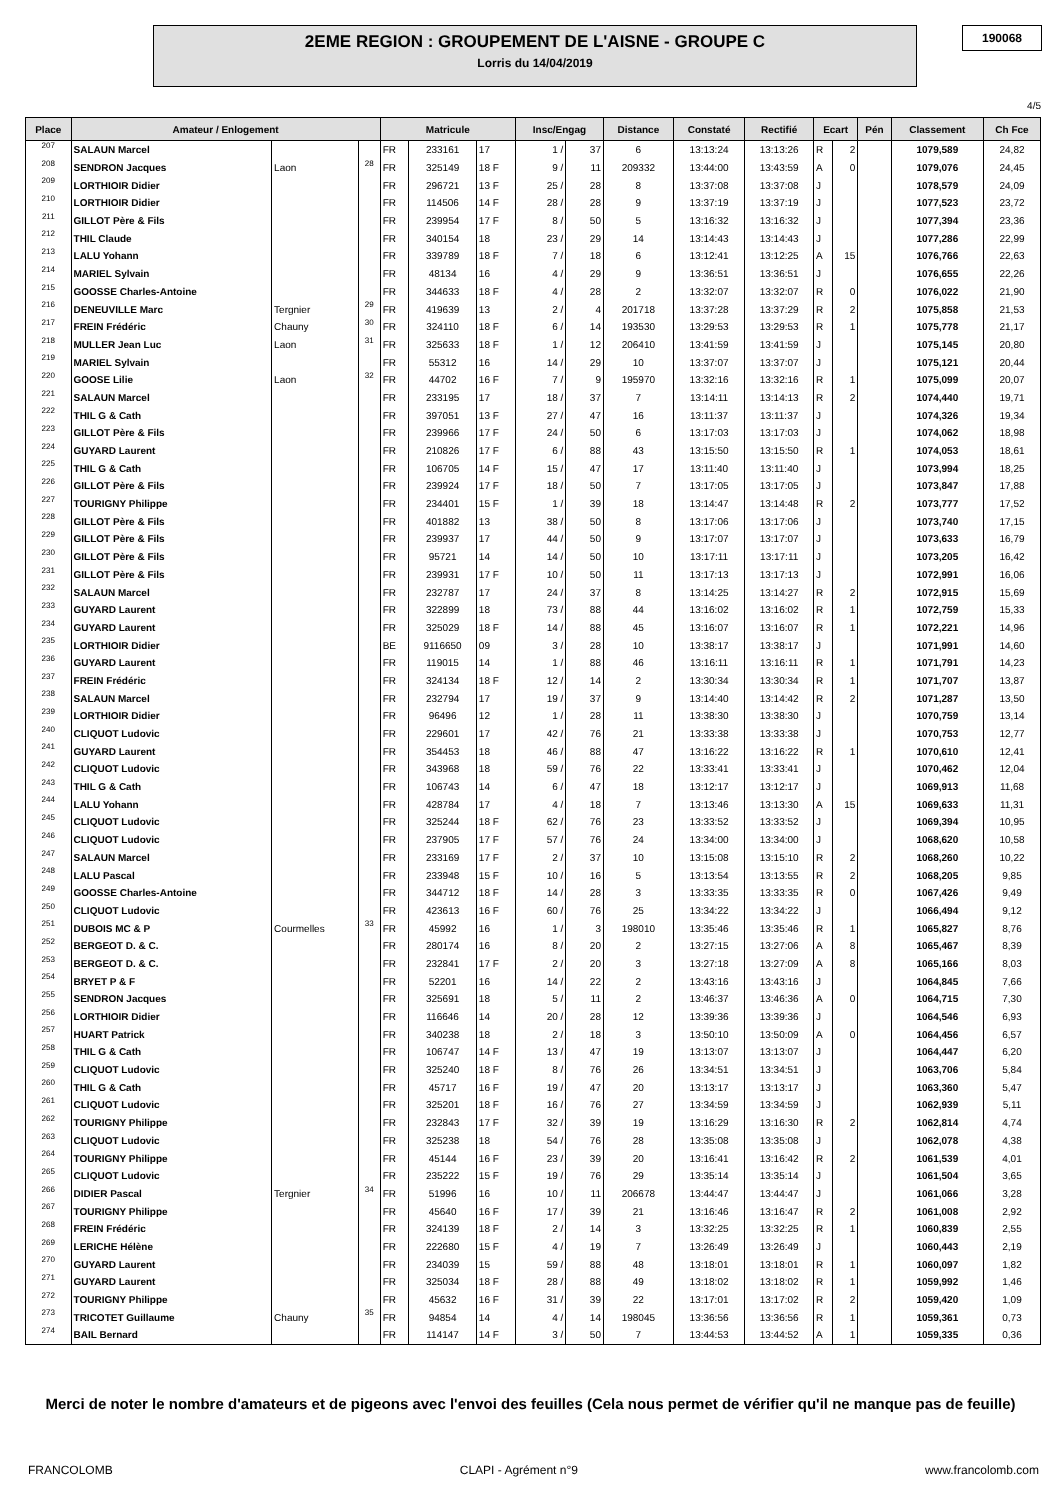2EME REGION : GROUPEMENT DE L'AISNE - GROUPE C
Lorris du 14/04/2019
190068
4/5
| Place | Amateur / Enlogement | | | Matricule | | | Insc/Engag | | Distance | Constaté | Rectifié | Ecart | | Pén | Classement | Ch Fce |
| --- | --- | --- | --- | --- | --- | --- | --- | --- | --- | --- | --- | --- | --- | --- | --- | --- |
| 207 | SALAUN Marcel | | | FR | 233161 | 17 | 1 / | 37 | 6 | 13:13:24 | 13:13:26 | R | 2 | | 1079,589 | 24,82 |
| 208 | SENDRON Jacques | Laon | 28 | FR | 325149 | 18 F | 9 / | 11 | 209332 | 13:44:00 | 13:43:59 | A | 0 | | 1079,076 | 24,45 |
| 209 | LORTHIOIR Didier | | | FR | 296721 | 13 F | 25 / | 28 | 8 | 13:37:08 | 13:37:08 | J | | | 1078,579 | 24,09 |
| 210 | LORTHIOIR Didier | | | FR | 114506 | 14 F | 28 / | 28 | 9 | 13:37:19 | 13:37:19 | J | | | 1077,523 | 23,72 |
| 211 | GILLOT Père & Fils | | | FR | 239954 | 17 F | 8 / | 50 | 5 | 13:16:32 | 13:16:32 | J | | | 1077,394 | 23,36 |
| 212 | THIL Claude | | | FR | 340154 | 18 | 23 / | 29 | 14 | 13:14:43 | 13:14:43 | J | | | 1077,286 | 22,99 |
| 213 | LALU Yohann | | | FR | 339789 | 18 F | 7 / | 18 | 6 | 13:12:41 | 13:12:25 | A | 15 | | 1076,766 | 22,63 |
| 214 | MARIEL Sylvain | | | FR | 48134 | 16 | 4 / | 29 | 9 | 13:36:51 | 13:36:51 | J | | | 1076,655 | 22,26 |
| 215 | GOOSSE Charles-Antoine | | | FR | 344633 | 18 F | 4 / | 28 | 2 | 13:32:07 | 13:32:07 | R | 0 | | 1076,022 | 21,90 |
| 216 | DENEUVILLE Marc | Tergnier | 29 | FR | 419639 | 13 | 2 / | 4 | 201718 | 13:37:28 | 13:37:29 | R | 2 | | 1075,858 | 21,53 |
| 217 | FREIN Frédéric | Chauny | 30 | FR | 324110 | 18 F | 6 / | 14 | 193530 | 13:29:53 | 13:29:53 | R | 1 | | 1075,778 | 21,17 |
| 218 | MULLER Jean Luc | Laon | 31 | FR | 325633 | 18 F | 1 / | 12 | 206410 | 13:41:59 | 13:41:59 | J | | | 1075,145 | 20,80 |
| 219 | MARIEL Sylvain | | | FR | 55312 | 16 | 14 / | 29 | 10 | 13:37:07 | 13:37:07 | J | | | 1075,121 | 20,44 |
| 220 | GOOSE Lilie | Laon | 32 | FR | 44702 | 16 F | 7 / | 9 | 195970 | 13:32:16 | 13:32:16 | R | 1 | | 1075,099 | 20,07 |
| 221 | SALAUN Marcel | | | FR | 233195 | 17 | 18 / | 37 | 7 | 13:14:11 | 13:14:13 | R | 2 | | 1074,440 | 19,71 |
| 222 | THIL G & Cath | | | FR | 397051 | 13 F | 27 / | 47 | 16 | 13:11:37 | 13:11:37 | J | | | 1074,326 | 19,34 |
| 223 | GILLOT Père & Fils | | | FR | 239966 | 17 F | 24 / | 50 | 6 | 13:17:03 | 13:17:03 | J | | | 1074,062 | 18,98 |
| 224 | GUYARD Laurent | | | FR | 210826 | 17 F | 6 / | 88 | 43 | 13:15:50 | 13:15:50 | R | 1 | | 1074,053 | 18,61 |
| 225 | THIL G & Cath | | | FR | 106705 | 14 F | 15 / | 47 | 17 | 13:11:40 | 13:11:40 | J | | | 1073,994 | 18,25 |
| 226 | GILLOT Père & Fils | | | FR | 239924 | 17 F | 18 / | 50 | 7 | 13:17:05 | 13:17:05 | J | | | 1073,847 | 17,88 |
| 227 | TOURIGNY Philippe | | | FR | 234401 | 15 F | 1 / | 39 | 18 | 13:14:47 | 13:14:48 | R | 2 | | 1073,777 | 17,52 |
| 228 | GILLOT Père & Fils | | | FR | 401882 | 13 | 38 / | 50 | 8 | 13:17:06 | 13:17:06 | J | | | 1073,740 | 17,15 |
| 229 | GILLOT Père & Fils | | | FR | 239937 | 17 | 44 / | 50 | 9 | 13:17:07 | 13:17:07 | J | | | 1073,633 | 16,79 |
| 230 | GILLOT Père & Fils | | | FR | 95721 | 14 | 14 / | 50 | 10 | 13:17:11 | 13:17:11 | J | | | 1073,205 | 16,42 |
| 231 | GILLOT Père & Fils | | | FR | 239931 | 17 F | 10 / | 50 | 11 | 13:17:13 | 13:17:13 | J | | | 1072,991 | 16,06 |
| 232 | SALAUN Marcel | | | FR | 232787 | 17 | 24 / | 37 | 8 | 13:14:25 | 13:14:27 | R | 2 | | 1072,915 | 15,69 |
| 233 | GUYARD Laurent | | | FR | 322899 | 18 | 73 / | 88 | 44 | 13:16:02 | 13:16:02 | R | 1 | | 1072,759 | 15,33 |
| 234 | GUYARD Laurent | | | FR | 325029 | 18 F | 14 / | 88 | 45 | 13:16:07 | 13:16:07 | R | 1 | | 1072,221 | 14,96 |
| 235 | LORTHIOIR Didier | | | BE | 9116650 | 09 | 3 / | 28 | 10 | 13:38:17 | 13:38:17 | J | | | 1071,991 | 14,60 |
| 236 | GUYARD Laurent | | | FR | 119015 | 14 | 1 / | 88 | 46 | 13:16:11 | 13:16:11 | R | 1 | | 1071,791 | 14,23 |
| 237 | FREIN Frédéric | | | FR | 324134 | 18 F | 12 / | 14 | 2 | 13:30:34 | 13:30:34 | R | 1 | | 1071,707 | 13,87 |
| 238 | SALAUN Marcel | | | FR | 232794 | 17 | 19 / | 37 | 9 | 13:14:40 | 13:14:42 | R | 2 | | 1071,287 | 13,50 |
| 239 | LORTHIOIR Didier | | | FR | 96496 | 12 | 1 / | 28 | 11 | 13:38:30 | 13:38:30 | J | | | 1070,759 | 13,14 |
| 240 | CLIQUOT Ludovic | | | FR | 229601 | 17 | 42 / | 76 | 21 | 13:33:38 | 13:33:38 | J | | | 1070,753 | 12,77 |
| 241 | GUYARD Laurent | | | FR | 354453 | 18 | 46 / | 88 | 47 | 13:16:22 | 13:16:22 | R | 1 | | 1070,610 | 12,41 |
| 242 | CLIQUOT Ludovic | | | FR | 343968 | 18 | 59 / | 76 | 22 | 13:33:41 | 13:33:41 | J | | | 1070,462 | 12,04 |
| 243 | THIL G & Cath | | | FR | 106743 | 14 | 6 / | 47 | 18 | 13:12:17 | 13:12:17 | J | | | 1069,913 | 11,68 |
| 244 | LALU Yohann | | | FR | 428784 | 17 | 4 / | 18 | 7 | 13:13:46 | 13:13:30 | A | 15 | | 1069,633 | 11,31 |
| 245 | CLIQUOT Ludovic | | | FR | 325244 | 18 F | 62 / | 76 | 23 | 13:33:52 | 13:33:52 | J | | | 1069,394 | 10,95 |
| 246 | CLIQUOT Ludovic | | | FR | 237905 | 17 F | 57 / | 76 | 24 | 13:34:00 | 13:34:00 | J | | | 1068,620 | 10,58 |
| 247 | SALAUN Marcel | | | FR | 233169 | 17 F | 2 / | 37 | 10 | 13:15:08 | 13:15:10 | R | 2 | | 1068,260 | 10,22 |
| 248 | LALU Pascal | | | FR | 233948 | 15 F | 10 / | 16 | 5 | 13:13:54 | 13:13:55 | R | 2 | | 1068,205 | 9,85 |
| 249 | GOOSSE Charles-Antoine | | | FR | 344712 | 18 F | 14 / | 28 | 3 | 13:33:35 | 13:33:35 | R | 0 | | 1067,426 | 9,49 |
| 250 | CLIQUOT Ludovic | | | FR | 423613 | 16 F | 60 / | 76 | 25 | 13:34:22 | 13:34:22 | J | | | 1066,494 | 9,12 |
| 251 | DUBOIS MC & P | Courmelles | 33 | FR | 45992 | 16 | 1 / | 3 | 198010 | 13:35:46 | 13:35:46 | R | 1 | | 1065,827 | 8,76 |
| 252 | BERGEOT D. & C. | | | FR | 280174 | 16 | 8 / | 20 | 2 | 13:27:15 | 13:27:06 | A | 8 | | 1065,467 | 8,39 |
| 253 | BERGEOT D. & C. | | | FR | 232841 | 17 F | 2 / | 20 | 3 | 13:27:18 | 13:27:09 | A | 8 | | 1065,166 | 8,03 |
| 254 | BRYET P & F | | | FR | 52201 | 16 | 14 / | 22 | 2 | 13:43:16 | 13:43:16 | J | | | 1064,845 | 7,66 |
| 255 | SENDRON Jacques | | | FR | 325691 | 18 | 5 / | 11 | 2 | 13:46:37 | 13:46:36 | A | 0 | | 1064,715 | 7,30 |
| 256 | LORTHIOIR Didier | | | FR | 116646 | 14 | 20 / | 28 | 12 | 13:39:36 | 13:39:36 | J | | | 1064,546 | 6,93 |
| 257 | HUART Patrick | | | FR | 340238 | 18 | 2 / | 18 | 3 | 13:50:10 | 13:50:09 | A | 0 | | 1064,456 | 6,57 |
| 258 | THIL G & Cath | | | FR | 106747 | 14 F | 13 / | 47 | 19 | 13:13:07 | 13:13:07 | J | | | 1064,447 | 6,20 |
| 259 | CLIQUOT Ludovic | | | FR | 325240 | 18 F | 8 / | 76 | 26 | 13:34:51 | 13:34:51 | J | | | 1063,706 | 5,84 |
| 260 | THIL G & Cath | | | FR | 45717 | 16 F | 19 / | 47 | 20 | 13:13:17 | 13:13:17 | J | | | 1063,360 | 5,47 |
| 261 | CLIQUOT Ludovic | | | FR | 325201 | 18 F | 16 / | 76 | 27 | 13:34:59 | 13:34:59 | J | | | 1062,939 | 5,11 |
| 262 | TOURIGNY Philippe | | | FR | 232843 | 17 F | 32 / | 39 | 19 | 13:16:29 | 13:16:30 | R | 2 | | 1062,814 | 4,74 |
| 263 | CLIQUOT Ludovic | | | FR | 325238 | 18 | 54 / | 76 | 28 | 13:35:08 | 13:35:08 | J | | | 1062,078 | 4,38 |
| 264 | TOURIGNY Philippe | | | FR | 45144 | 16 F | 23 / | 39 | 20 | 13:16:41 | 13:16:42 | R | 2 | | 1061,539 | 4,01 |
| 265 | CLIQUOT Ludovic | | | FR | 235222 | 15 F | 19 / | 76 | 29 | 13:35:14 | 13:35:14 | J | | | 1061,504 | 3,65 |
| 266 | DIDIER Pascal | Tergnier | 34 | FR | 51996 | 16 | 10 / | 11 | 206678 | 13:44:47 | 13:44:47 | J | | | 1061,066 | 3,28 |
| 267 | TOURIGNY Philippe | | | FR | 45640 | 16 F | 17 / | 39 | 21 | 13:16:46 | 13:16:47 | R | 2 | | 1061,008 | 2,92 |
| 268 | FREIN Frédéric | | | FR | 324139 | 18 F | 2 / | 14 | 3 | 13:32:25 | 13:32:25 | R | 1 | | 1060,839 | 2,55 |
| 269 | LERICHE Hélène | | | FR | 222680 | 15 F | 4 / | 19 | 7 | 13:26:49 | 13:26:49 | J | | | 1060,443 | 2,19 |
| 270 | GUYARD Laurent | | | FR | 234039 | 15 | 59 / | 88 | 48 | 13:18:01 | 13:18:01 | R | 1 | | 1060,097 | 1,82 |
| 271 | GUYARD Laurent | | | FR | 325034 | 18 F | 28 / | 88 | 49 | 13:18:02 | 13:18:02 | R | 1 | | 1059,992 | 1,46 |
| 272 | TOURIGNY Philippe | | | FR | 45632 | 16 F | 31 / | 39 | 22 | 13:17:01 | 13:17:02 | R | 2 | | 1059,420 | 1,09 |
| 273 | TRICOTET Guillaume | Chauny | 35 | FR | 94854 | 14 | 4 / | 14 | 198045 | 13:36:56 | 13:36:56 | R | 1 | | 1059,361 | 0,73 |
| 274 | BAIL Bernard | | | FR | 114147 | 14 F | 3 / | 50 | 7 | 13:44:53 | 13:44:52 | A | 1 | | 1059,335 | 0,36 |
Merci de noter le nombre d'amateurs et de pigeons avec l'envoi des feuilles (Cela nous permet de vérifier qu'il ne manque pas de feuille)
FRANCOLOMB CLAPI - Agrément n°9 www.francolomb.com